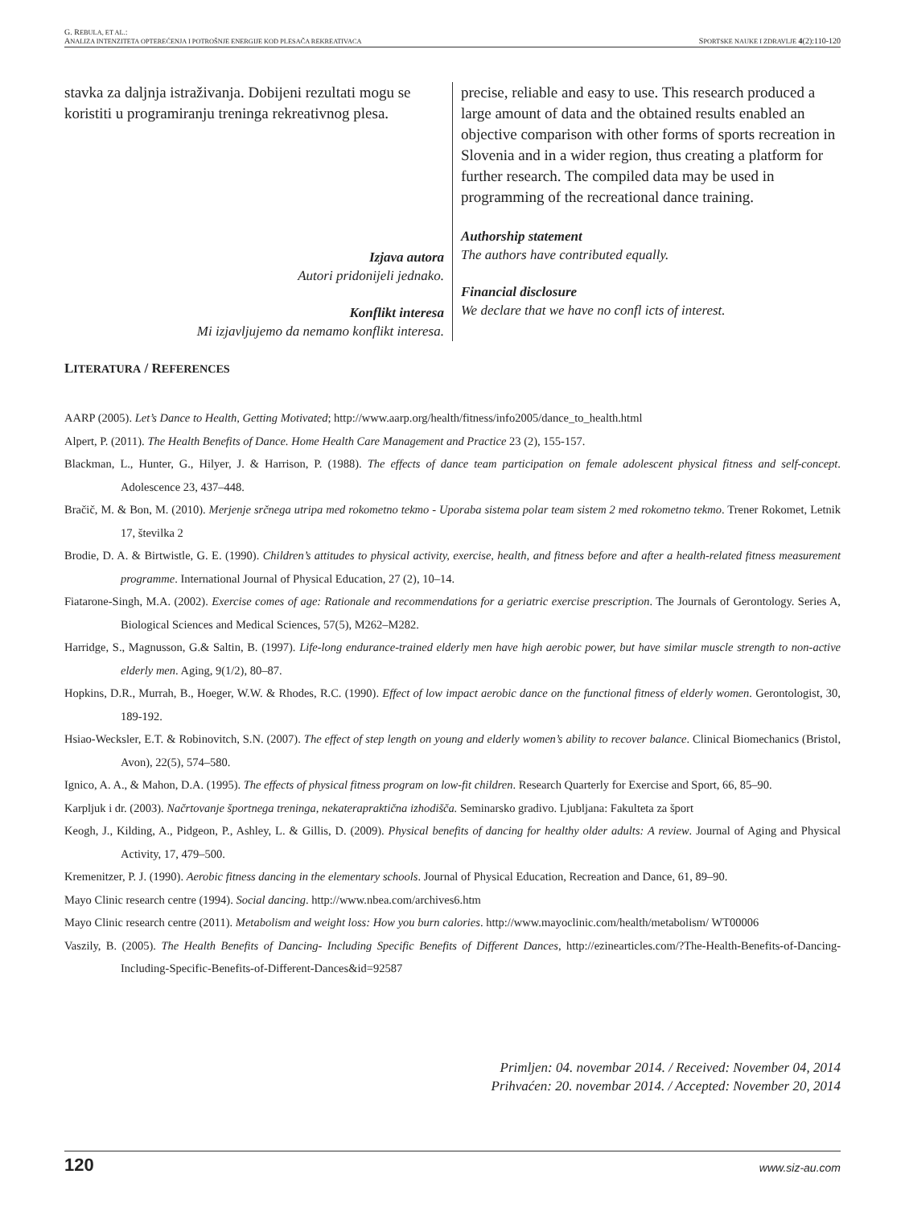G. REBULA, ET AL.:
ANALIZA INTENZITETA OPTEREĆENJA I POTROŠNJE ENERGIJE KOD PLESAČA REKREATIVACA SPORTSKE NAUKE I ZDRAVLJE 4(2):110-120
stavka za daljnja istraživanja. Dobijeni rezultati mogu se koristiti u programiranju treninga rekreativnog plesa.
Izjava autora
Autori pridonijeli jednako.
Konflikt interesa
Mi izjavljujemo da nemamo konflikt interesa.
precise, reliable and easy to use. This research produced a large amount of data and the obtained results enabled an objective comparison with other forms of sports recreation in Slovenia and in a wider region, thus creating a platform for further research. The compiled data may be used in programming of the recreational dance training.
Authorship statement
The authors have contributed equally.
Financial disclosure
We declare that we have no confl icts of interest.
LITERATURA / REFERENCES
AARP (2005). Let’s Dance to Health, Getting Motivated; http://www.aarp.org/health/fitness/info2005/dance_to_health.html
Alpert, P. (2011). The Health Benefits of Dance. Home Health Care Management and Practice 23 (2), 155-157.
Blackman, L., Hunter, G., Hilyer, J. & Harrison, P. (1988). The effects of dance team participation on female adolescent physical fitness and self-concept. Adolescence 23, 437–448.
Bračič, M. & Bon, M. (2010). Merjenje srčnega utripa med rokometno tekmo - Uporaba sistema polar team sistem 2 med rokometno tekmo. Trener Rokomet, Letnik 17, številka 2
Brodie, D. A. & Birtwistle, G. E. (1990). Children’s attitudes to physical activity, exercise, health, and fitness before and after a health-related fitness measurement programme. International Journal of Physical Education, 27 (2), 10–14.
Fiatarone-Singh, M.A. (2002). Exercise comes of age: Rationale and recommendations for a geriatric exercise prescription. The Journals of Gerontology. Series A, Biological Sciences and Medical Sciences, 57(5), M262–M282.
Harridge, S., Magnusson, G.& Saltin, B. (1997). Life-long endurance-trained elderly men have high aerobic power, but have similar muscle strength to non-active elderly men. Aging, 9(1/2), 80–87.
Hopkins, D.R., Murrah, B., Hoeger, W.W. & Rhodes, R.C. (1990). Effect of low impact aerobic dance on the functional fitness of elderly women. Gerontologist, 30, 189-192.
Hsiao-Wecksler, E.T. & Robinovitch, S.N. (2007). The effect of step length on young and elderly women’s ability to recover balance. Clinical Biomechanics (Bristol, Avon), 22(5), 574–580.
Ignico, A. A., & Mahon, D.A. (1995). The effects of physical fitness program on low-fit children. Research Quarterly for Exercise and Sport, 66, 85–90.
Karpljuk i dr. (2003). Načrtovanje športnega treninga, nekaterapraktična izhodišča. Seminarsko gradivo. Ljubljana: Fakulteta za šport
Keogh, J., Kilding, A., Pidgeon, P., Ashley, L. & Gillis, D. (2009). Physical benefits of dancing for healthy older adults: A review. Journal of Aging and Physical Activity, 17, 479–500.
Kremenitzer, P. J. (1990). Aerobic fitness dancing in the elementary schools. Journal of Physical Education, Recreation and Dance, 61, 89–90.
Mayo Clinic research centre (1994). Social dancing. http://www.nbea.com/archives6.htm
Mayo Clinic research centre (2011). Metabolism and weight loss: How you burn calories. http://www.mayoclinic.com/health/metabolism/ WT00006
Vaszily, B. (2005). The Health Benefits of Dancing- Including Specific Benefits of Different Dances, http://ezinearticles.com/?The-Health-Benefits-of-Dancing-Including-Specific-Benefits-of-Different-Dances&id=92587
Primljen: 04. novembar 2014. / Received: November 04, 2014
Prihvaćen: 20. novembar 2014. / Accepted: November 20, 2014
120 www.siz-au.com